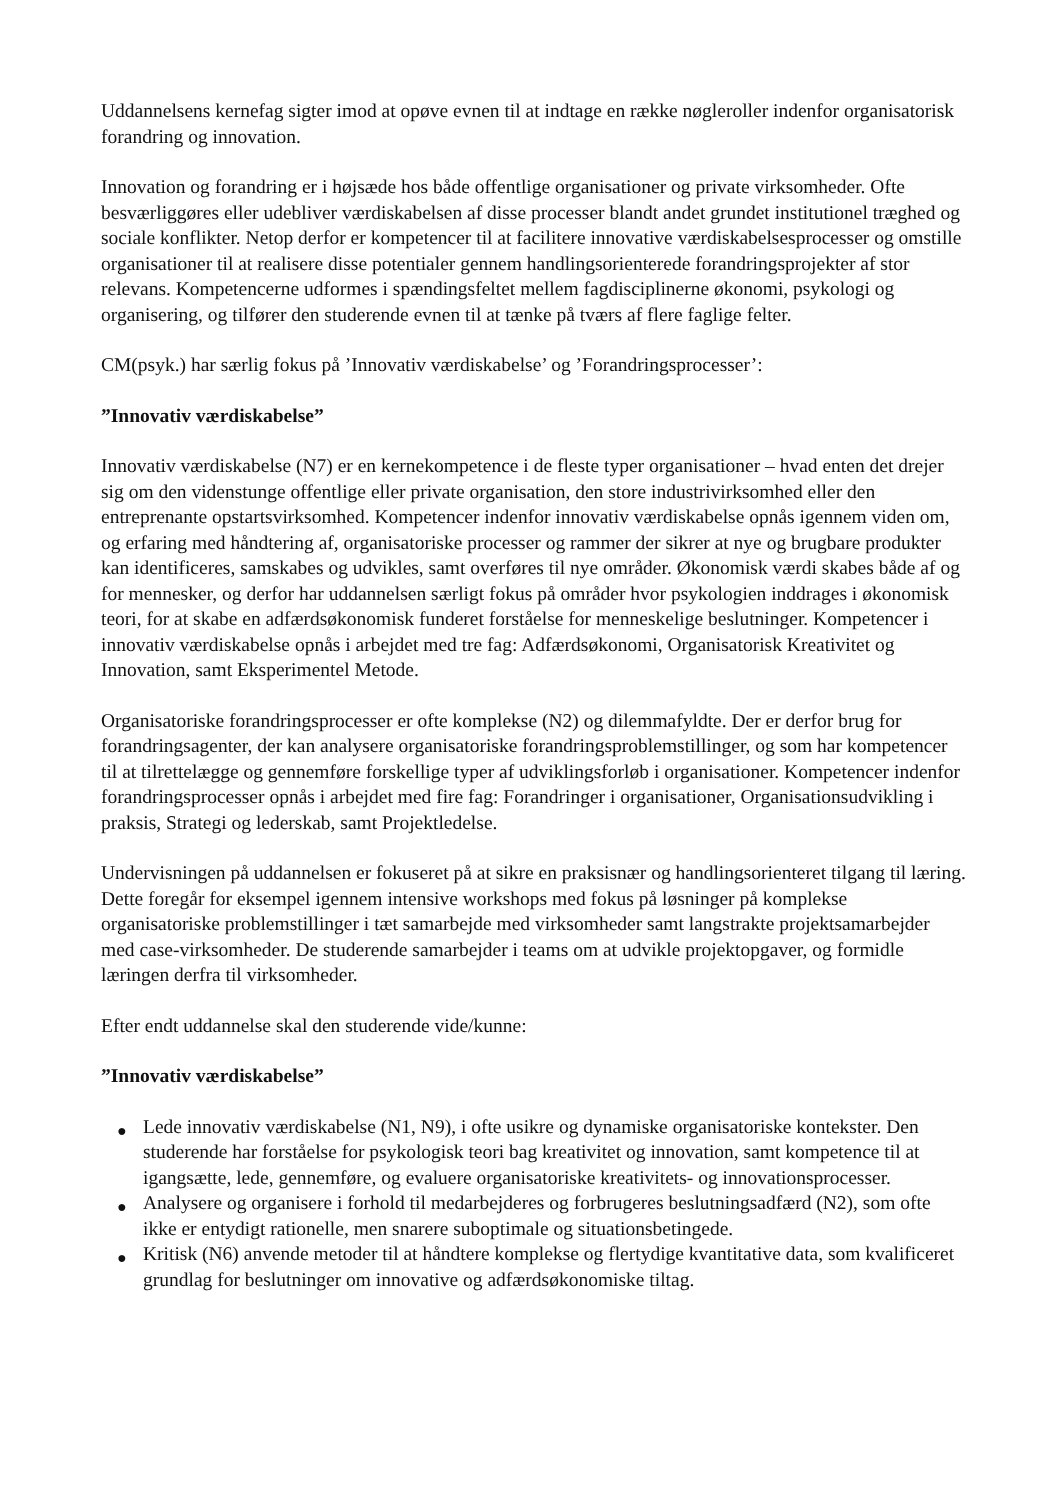Uddannelsens kernefag sigter imod at opøve evnen til at indtage en række nøgleroller indenfor organisatorisk forandring og innovation.
Innovation og forandring er i højsæde hos både offentlige organisationer og private virksomheder. Ofte besværliggøres eller udebliver værdiskabelsen af disse processer blandt andet grundet institutionel træghed og sociale konflikter. Netop derfor er kompetencer til at facilitere innovative værdiskabelsesprocesser og omstille organisationer til at realisere disse potentialer gennem handlingsorienterede forandringsprojekter af stor relevans. Kompetencerne udformes i spændingsfeltet mellem fagdisciplinerne økonomi, psykologi og organisering, og tilfører den studerende evnen til at tænke på tværs af flere faglige felter.
CM(psyk.) har særlig fokus på ’Innovativ værdiskabelse’ og ’Forandringsprocesser’:
”Innovativ værdiskabelse”
Innovativ værdiskabelse (N7) er en kernekompetence i de fleste typer organisationer – hvad enten det drejer sig om den videnstunge offentlige eller private organisation, den store industrivirksomhed eller den entreprenante opstartsvirksomhed. Kompetencer indenfor innovativ værdiskabelse opnås igennem viden om, og erfaring med håndtering af, organisatoriske processer og rammer der sikrer at nye og brugbare produkter kan identificeres, samskabes og udvikles, samt overføres til nye områder. Økonomisk værdi skabes både af og for mennesker, og derfor har uddannelsen særligt fokus på områder hvor psykologien inddrages i økonomisk teori, for at skabe en adfærdsøkonomisk funderet forståelse for menneskelige beslutninger. Kompetencer i innovativ værdiskabelse opnås i arbejdet med tre fag: Adfærdsøkonomi, Organisatorisk Kreativitet og Innovation, samt Eksperimentel Metode.
Organisatoriske forandringsprocesser er ofte komplekse (N2) og dilemmafyldte. Der er derfor brug for forandringsagenter, der kan analysere organisatoriske forandringsproblemstillinger, og som har kompetencer til at tilrettelægge og gennemføre forskellige typer af udviklingsforløb i organisationer. Kompetencer indenfor forandringsprocesser opnås i arbejdet med fire fag: Forandringer i organisationer, Organisationsudvikling i praksis, Strategi og lederskab, samt Projektledelse.
Undervisningen på uddannelsen er fokuseret på at sikre en praksisnær og handlingsorienteret tilgang til læring. Dette foregår for eksempel igennem intensive workshops med fokus på løsninger på komplekse organisatoriske problemstillinger i tæt samarbejde med virksomheder samt langstrakte projektsamarbejder med case-virksomheder. De studerende samarbejder i teams om at udvikle projektopgaver, og formidle læringen derfra til virksomheder.
Efter endt uddannelse skal den studerende vide/kunne:
”Innovativ værdiskabelse”
● Lede innovativ værdiskabelse (N1, N9), i ofte usikre og dynamiske organisatoriske kontekster. Den studerende har forståelse for psykologisk teori bag kreativitet og innovation, samt kompetence til at igangsætte, lede, gennemføre, og evaluere organisatoriske kreativitets- og innovationsprocesser.
● Analysere og organisere i forhold til medarbejderes og forbrugeres beslutningsadfærd (N2), som ofte ikke er entydigt rationelle, men snarere suboptimale og situationsbetingede.
● Kritisk (N6) anvende metoder til at håndtere komplekse og flertydige kvantitative data, som kvalificeret grundlag for beslutninger om innovative og adfærdsøkonomiske tiltag.